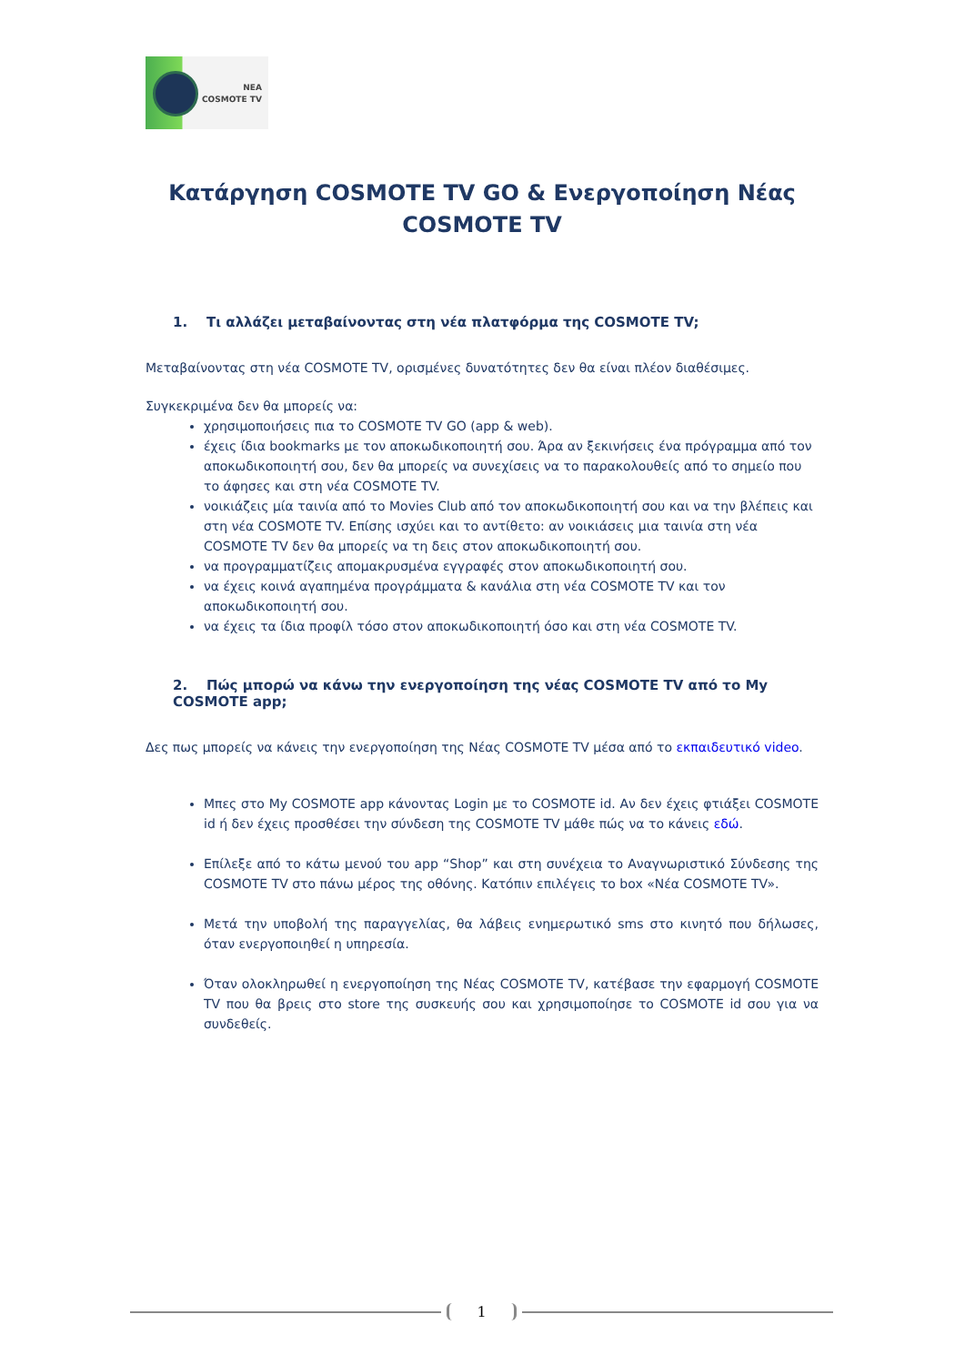NEA
COSMOTE TV
Κατάργηση COSMOTE TV GO & Ενεργοποίηση Νέας COSMOTE TV
1. Τι αλλάζει μεταβαίνοντας στη νέα πλατφόρμα της COSMOTE TV;
Μεταβαίνοντας στη νέα COSMOTE TV, ορισμένες δυνατότητες δεν θα είναι πλέον διαθέσιμες.
Συγκεκριμένα δεν θα μπορείς να:
χρησιμοποιήσεις πια το COSMOTE TV GO (app & web).
έχεις ίδια bookmarks με τον αποκωδικοποιητή σου. Άρα αν ξεκινήσεις ένα πρόγραμμα από τον αποκωδικοποιητή σου, δεν θα μπορείς να συνεχίσεις να το παρακολουθείς από το σημείο που το άφησες και στη νέα COSMOTE TV.
νοικιάζεις μία ταινία από το Movies Club από τον αποκωδικοποιητή σου και να την βλέπεις και στη νέα COSMOTE TV. Επίσης ισχύει και το αντίθετο: αν νοικιάσεις μια ταινία στη νέα COSMOTE TV δεν θα μπορείς να τη δεις στον αποκωδικοποιητή σου.
να προγραμματίζεις απομακρυσμένα εγγραφές στον αποκωδικοποιητή σου.
να έχεις κοινά αγαπημένα προγράμματα & κανάλια στη νέα COSMOTE TV και τον αποκωδικοποιητή σου.
να έχεις τα ίδια προφίλ τόσο στον αποκωδικοποιητή όσο και στη νέα COSMOTE TV.
2. Πώς μπορώ να κάνω την ενεργοποίηση της νέας COSMOTE TV από το My COSMOTE app;
Δες πως μπορείς να κάνεις την ενεργοποίηση της Νέας COSMOTE TV μέσα από το εκπαιδευτικό video.
Μπες στο My COSMOTE app κάνοντας Login με το COSMOTE id. Αν δεν έχεις φτιάξει COSMOTE id ή δεν έχεις προσθέσει την σύνδεση της COSMOTE TV μάθε πώς να το κάνεις εδώ.
Επίλεξε από το κάτω μενού του app “Shop” και στη συνέχεια το Αναγνωριστικό Σύνδεσης της COSMOTE TV στο πάνω μέρος της οθόνης. Κατόπιν επιλέγεις το box «Νέα COSMOTE TV».
Μετά την υποβολή της παραγγελίας, θα λάβεις ενημερωτικό sms στο κινητό που δήλωσες, όταν ενεργοποιηθεί η υπηρεσία.
Όταν ολοκληρωθεί η ενεργοποίηση της Νέας COSMOTE TV, κατέβασε την εφαρμογή COSMOTE TV που θα βρεις στο store της συσκευής σου και χρησιμοποίησε το COSMOTE id σου για να συνδεθείς.
1